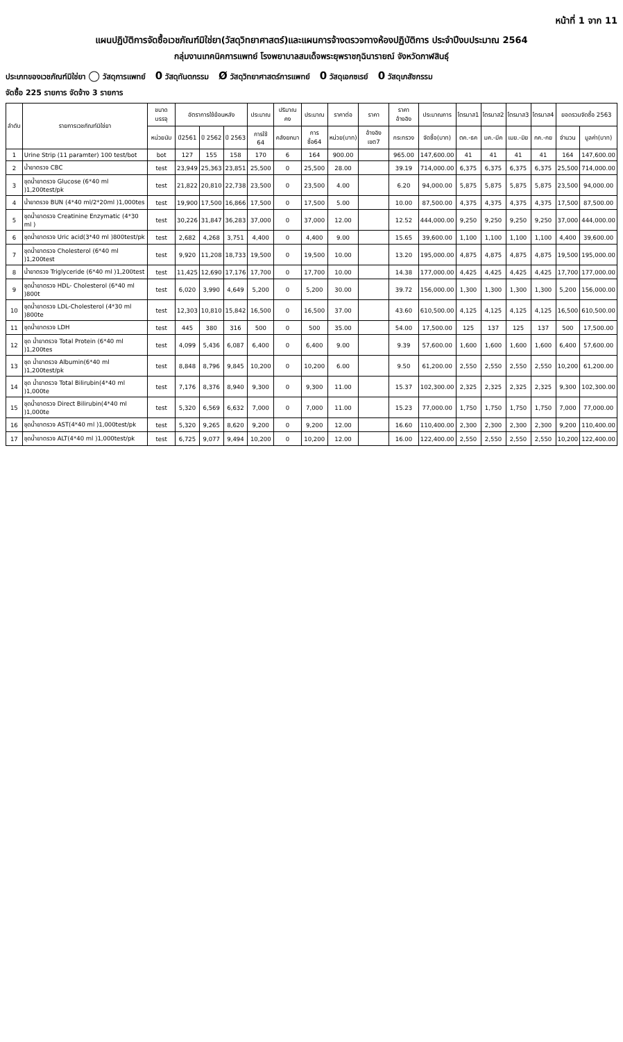หน้าที่ 1 จาก 11
แผนปฏิบัติการจัดซื้อเวชภัณฑ์มิใช่ยา(วัสดุวิทยาศาสตร์)และแผนการจ้างตรวจทางห้องปฏิบัติการ ประจำปีงบประมาณ 2564
กลุ่มงานเทคนิคการแพทย์ โรงพยาบาลสมเด็จพระยุพราชกุฉินารายณ์ จังหวัดกาฬสินธุ์
ประเภทของเวชภัณฑ์มิใช่ยา ◯ วัสดุการแพทย์ 0 วัสดุทันตกรรม Ø วัสดุวิทยาศาสตร์การแพทย์ 0 วัสดุเอกซเรย์ 0 วัสดุเภสัชกรรม
จัดซื้อ 225 รายการ จัดจ้าง 3 รายการ
| ลำดับ | รายการเวชภัณฑ์มิใช่ยา | ขนาดบรรจุ | อัตราการใช้ย้อนหลัง | | | ประมาณ | ปริมาณคง | ประมาณ | ราคาต่อ | ราคา | ราคาอ้างอิง | ประมาณการ | ไตรมาส1 | ไตรมาส2 | ไตรมาส3 | ไตรมาส4 | ยอดรวมจัดซื้อ 2563 | |
| --- | --- | --- | --- | --- | --- | --- | --- | --- | --- | --- | --- | --- | --- | --- | --- | --- | --- | --- |
| | | หน่วยนับ | ปี2561 | ปี 2562 | ปี 2563 | การใช้ 64 | คลังยกมา | การซื้อ64 | หน่วย(บาท) | อ้างอิงเขต7 | กระทรวง | จัดซื้อ(บาท) | ตค.-ธค | มค.-มีค | เมย.-มิย | กค.-กย | จำนวน | มูลค่า(บาท) |
| 1 | Urine Strip (11 paramter) 100 test/bot | bot | 127 | 155 | 158 | 170 | 6 | 164 | 900.00 | | 965.00 | 147,600.00 | 41 | 41 | 41 | 41 | 164 | 147,600.00 |
| 2 | น้ำยาตรวจ CBC | test | 23,949 | 25,363 | 23,851 | 25,500 | 0 | 25,500 | 28.00 | | 39.19 | 714,000.00 | 6,375 | 6,375 | 6,375 | 6,375 | 25,500 | 714,000.00 |
| 3 | ชุดน้ำยาตรวจ Glucose (6*40 ml )1,200test/pk | test | 21,822 | 20,810 | 22,738 | 23,500 | 0 | 23,500 | 4.00 | | 6.20 | 94,000.00 | 5,875 | 5,875 | 5,875 | 5,875 | 23,500 | 94,000.00 |
| 4 | น้ำยาตรวจ BUN (4*40 ml/2*20ml )1,000tes | test | 19,900 | 17,500 | 16,866 | 17,500 | 0 | 17,500 | 5.00 | | 10.00 | 87,500.00 | 4,375 | 4,375 | 4,375 | 4,375 | 17,500 | 87,500.00 |
| 5 | ชุดน้ำยาตรวจ Creatinine Enzymatic (4*30 ml ) | test | 30,226 | 31,847 | 36,283 | 37,000 | 0 | 37,000 | 12.00 | | 12.52 | 444,000.00 | 9,250 | 9,250 | 9,250 | 9,250 | 37,000 | 444,000.00 |
| 6 | ชุดน้ำยาตรวจ Uric acid(3*40 ml )800test/pk | test | 2,682 | 4,268 | 3,751 | 4,400 | 0 | 4,400 | 9.00 | | 15.65 | 39,600.00 | 1,100 | 1,100 | 1,100 | 1,100 | 4,400 | 39,600.00 |
| 7 | ชุดน้ำยาตรวจ Cholesterol (6*40 ml )1,200test | test | 9,920 | 11,208 | 18,733 | 19,500 | 0 | 19,500 | 10.00 | | 13.20 | 195,000.00 | 4,875 | 4,875 | 4,875 | 4,875 | 19,500 | 195,000.00 |
| 8 | น้ำยาตรวจ Triglyceride (6*40 ml )1,200test | test | 11,425 | 12,690 | 17,176 | 17,700 | 0 | 17,700 | 10.00 | | 14.38 | 177,000.00 | 4,425 | 4,425 | 4,425 | 4,425 | 17,700 | 177,000.00 |
| 9 | ชุดน้ำยาตรวจ HDL- Cholesterol (6*40 ml )800t | test | 6,020 | 3,990 | 4,649 | 5,200 | 0 | 5,200 | 30.00 | | 39.72 | 156,000.00 | 1,300 | 1,300 | 1,300 | 1,300 | 5,200 | 156,000.00 |
| 10 | ชุดน้ำยาตรวจ LDL-Cholesterol (4*30 ml )800te | test | 12,303 | 10,810 | 15,842 | 16,500 | 0 | 16,500 | 37.00 | | 43.60 | 610,500.00 | 4,125 | 4,125 | 4,125 | 4,125 | 16,500 | 610,500.00 |
| 11 | ชุดน้ำยาตรวจ LDH | test | 445 | 380 | 316 | 500 | 0 | 500 | 35.00 | | 54.00 | 17,500.00 | 125 | 137 | 125 | 137 | 500 | 17,500.00 |
| 12 | ชุด น้ำยาตรวจ Total Protein (6*40 ml )1,200tes | test | 4,099 | 5,436 | 6,087 | 6,400 | 0 | 6,400 | 9.00 | | 9.39 | 57,600.00 | 1,600 | 1,600 | 1,600 | 1,600 | 6,400 | 57,600.00 |
| 13 | ชุด น้ำยาตรวจ Albumin(6*40 ml )1,200test/pk | test | 8,848 | 8,796 | 9,845 | 10,200 | 0 | 10,200 | 6.00 | | 9.50 | 61,200.00 | 2,550 | 2,550 | 2,550 | 2,550 | 10,200 | 61,200.00 |
| 14 | ชุด น้ำยาตรวจ Total Bilirubin(4*40 ml )1,000te | test | 7,176 | 8,376 | 8,940 | 9,300 | 0 | 9,300 | 11.00 | | 15.37 | 102,300.00 | 2,325 | 2,325 | 2,325 | 2,325 | 9,300 | 102,300.00 |
| 15 | ชุดน้ำยาตรวจ Direct Bilirubin(4*40 ml )1,000te | test | 5,320 | 6,569 | 6,632 | 7,000 | 0 | 7,000 | 11.00 | | 15.23 | 77,000.00 | 1,750 | 1,750 | 1,750 | 1,750 | 7,000 | 77,000.00 |
| 16 | ชุดน้ำยาตรวจ AST(4*40 ml )1,000test/pk | test | 5,320 | 9,265 | 8,620 | 9,200 | 0 | 9,200 | 12.00 | | 16.60 | 110,400.00 | 2,300 | 2,300 | 2,300 | 2,300 | 9,200 | 110,400.00 |
| 17 | ชุดน้ำยาตรวจ ALT(4*40 ml )1,000test/pk | test | 6,725 | 9,077 | 9,494 | 10,200 | 0 | 10,200 | 12.00 | | 16.00 | 122,400.00 | 2,550 | 2,550 | 2,550 | 2,550 | 10,200 | 122,400.00 |